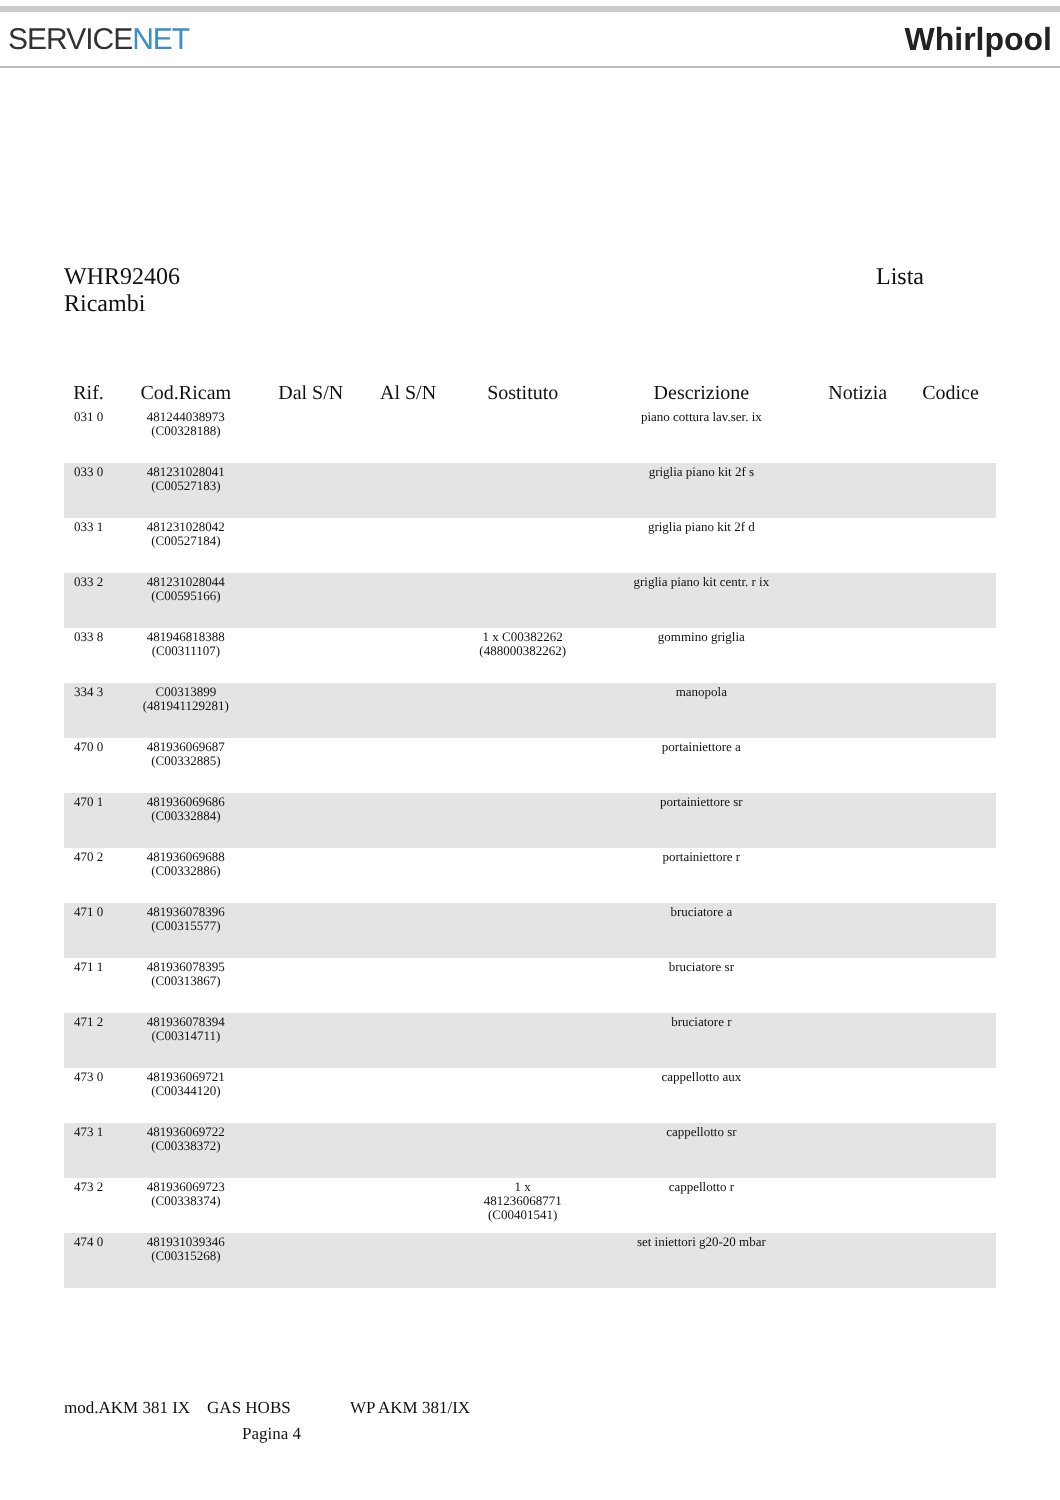SERVICENET Whirlpool
WHR92406 Lista
Ricambi
| Rif. | Cod.Ricam | Dal S/N | Al S/N | Sostituto | Descrizione | Notizia | Codice |
| --- | --- | --- | --- | --- | --- | --- | --- |
| 031 0 | 481244038973 (C00328188) | | | | piano cottura lav.ser. ix | | |
| 033 0 | 481231028041 (C00527183) | | | | griglia piano kit 2f s | | |
| 033 1 | 481231028042 (C00527184) | | | | griglia piano kit 2f d | | |
| 033 2 | 481231028044 (C00595166) | | | | griglia piano kit centr. r ix | | |
| 033 8 | 481946818388 (C00311107) | | | 1 x C00382262 (488000382262) | gommino griglia | | |
| 334 3 | C00313899 (481941129281) | | | | manopola | | |
| 470 0 | 481936069687 (C00332885) | | | | portainiettore a | | |
| 470 1 | 481936069686 (C00332884) | | | | portainiettore sr | | |
| 470 2 | 481936069688 (C00332886) | | | | portainiettore r | | |
| 471 0 | 481936078396 (C00315577) | | | | bruciatore a | | |
| 471 1 | 481936078395 (C00313867) | | | | bruciatore sr | | |
| 471 2 | 481936078394 (C00314711) | | | | bruciatore r | | |
| 473 0 | 481936069721 (C00344120) | | | | cappellotto aux | | |
| 473 1 | 481936069722 (C00338372) | | | | cappellotto sr | | |
| 473 2 | 481936069723 (C00338374) | | | 1 x 481236068771 (C00401541) | cappellotto r | | |
| 474 0 | 481931039346 (C00315268) | | | | set iniettori g20-20 mbar | | |
mod.AKM 381 IX GAS HOBS WP AKM 381/IX
Pagina 4